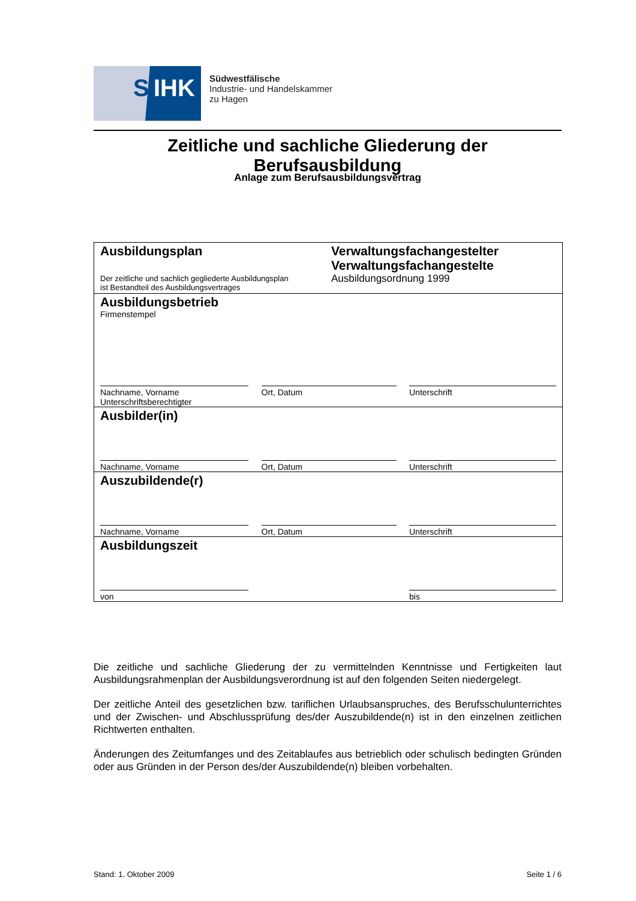S IHK
Südwestfälische
Industrie- und Handelskammer
zu Hagen
Zeitliche und sachliche Gliederung der Berufsausbildung
Anlage zum Berufsausbildungsvertrag
Ausbildungsplan
Der zeitliche und sachlich gegliederte Ausbildungsplan
ist Bestandteil des Ausbildungsvertrages
Verwaltungsfachangestelter
Verwaltungsfachangestelte
Ausbildungsordnung 1999
Ausbildungsbetrieb
Firmenstempel
Nachname, Vorname
Unterschriftsberechtigter
Ort, Datum Unterschrift
Ausbilder(in)
Nachname, Vorname Ort, Datum Unterschrift
Auszubildende(r)
Nachname, Vorname Ort, Datum Unterschrift
Ausbildungszeit
von bis
Die zeitliche und sachliche Gliederung der zu vermittelnden Kenntnisse und Fertigkeiten laut Ausbildungsrahmenplan der Ausbildungsverordnung ist auf den folgenden Seiten niedergelegt.
Der zeitliche Anteil des gesetzlichen bzw. tariflichen Urlaubsanspruches, des Berufsschulunterrichtes und der Zwischen- und Abschlussprüfung des/der Auszubildende(n) ist in den einzelnen zeitlichen Richtwerten enthalten.
Änderungen des Zeitumfanges und des Zeitablaufes aus betrieblich oder schulisch bedingten Gründen oder aus Gründen in der Person des/der Auszubildende(n) bleiben vorbehalten.
Stand: 1. Oktober 2009 Seite 1 / 6